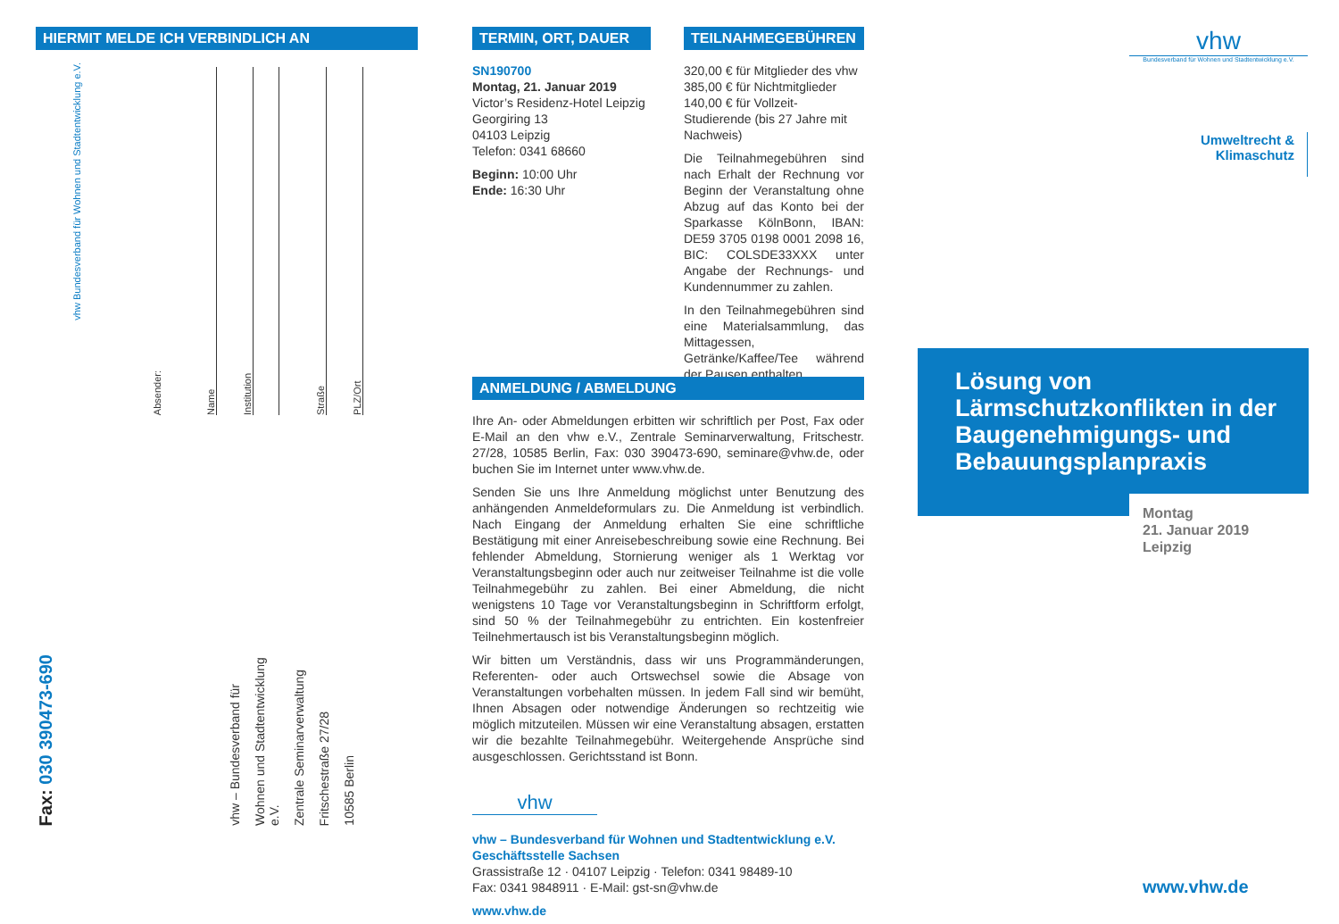HIERMIT MELDE ICH VERBINDLICH AN
vhw Bundesverband für Wohnen und Stadtentwicklung e.V.
Absender:
Name
Institution
Straße
PLZ/Ort
Fax: 030 390473-690
vhw – Bundesverband für
Wohnen und Stadtentwicklung e.V.
Zentrale Seminarverwaltung
Fritschestraße 27/28
10585 Berlin
TERMIN, ORT, DAUER
SN190700
Montag, 21. Januar 2019
Victor’s Residenz-Hotel Leipzig
Georgiring 13
04103 Leipzig
Telefon: 0341 68660
Beginn: 10:00 Uhr
Ende: 16:30 Uhr
TEILNAHMEGEBÜHREN
320,00 € für Mitglieder des vhw
385,00 € für Nichtmitglieder
140,00 € für Vollzeit-Studierende (bis 27 Jahre mit Nachweis)
Die Teilnahmegebühren sind nach Erhalt der Rechnung vor Beginn der Veranstaltung ohne Abzug auf das Konto bei der Sparkasse KölnBonn, IBAN: DE59 3705 0198 0001 2098 16, BIC: COLSDE33XXX unter Angabe der Rechnungs- und Kundennummer zu zahlen.
In den Teilnahmegebühren sind eine Materialsammlung, das Mittagessen, Getränke/Kaffee/Tee während der Pausen enthalten.
ANMELDUNG / ABMELDUNG
Ihre An- oder Abmeldungen erbitten wir schriftlich per Post, Fax oder E-Mail an den vhw e.V., Zentrale Seminarverwaltung, Fritschestr. 27/28, 10585 Berlin, Fax: 030 390473-690, seminare@vhw.de, oder buchen Sie im Internet unter www.vhw.de.
Senden Sie uns Ihre Anmeldung möglichst unter Benutzung des anhängenden Anmeldeformulars zu. Die Anmeldung ist verbindlich. Nach Eingang der Anmeldung erhalten Sie eine schriftliche Bestätigung mit einer Anreisebeschreibung sowie eine Rechnung. Bei fehlender Abmeldung, Stornierung weniger als 1 Werktag vor Veranstaltungsbeginn oder auch nur zeitweiser Teilnahme ist die volle Teilnahmegebühr zu zahlen. Bei einer Abmeldung, die nicht wenigstens 10 Tage vor Veranstaltungsbeginn in Schriftform erfolgt, sind 50 % der Teilnahmegebühr zu entrichten. Ein kostenfreier Teilnehmertausch ist bis Veranstaltungsbeginn möglich.
Wir bitten um Verständnis, dass wir uns Programmänderungen, Referenten- oder auch Ortswechsel sowie die Absage von Veranstaltungen vorbehalten müssen. In jedem Fall sind wir bemüht, Ihnen Absagen oder notwendige Änderungen so rechtzeitig wie möglich mitzuteilen. Müssen wir eine Veranstaltung absagen, erstatten wir die bezahlte Teilnahmegebühr. Weitergehende Ansprüche sind ausgeschlossen. Gerichtsstand ist Bonn.
vhw
vhw – Bundesverband für Wohnen und Stadtentwicklung e.V.
Geschäftsstelle Sachsen
Grassistraße 12 · 04107 Leipzig · Telefon: 0341 98489-10
Fax: 0341 9848911 · E-Mail: gst-sn@vhw.de
www.vhw.de
vhw
Bundesverband für Wohnen und Stadtentwicklung e.V.
Umweltrecht &
Klimaschutz
Lösung von Lärmschutzkonflikten in der Baugenehmigungs- und Bebauungsplanpraxis
Montag
21. Januar 2019
Leipzig
www.vhw.de